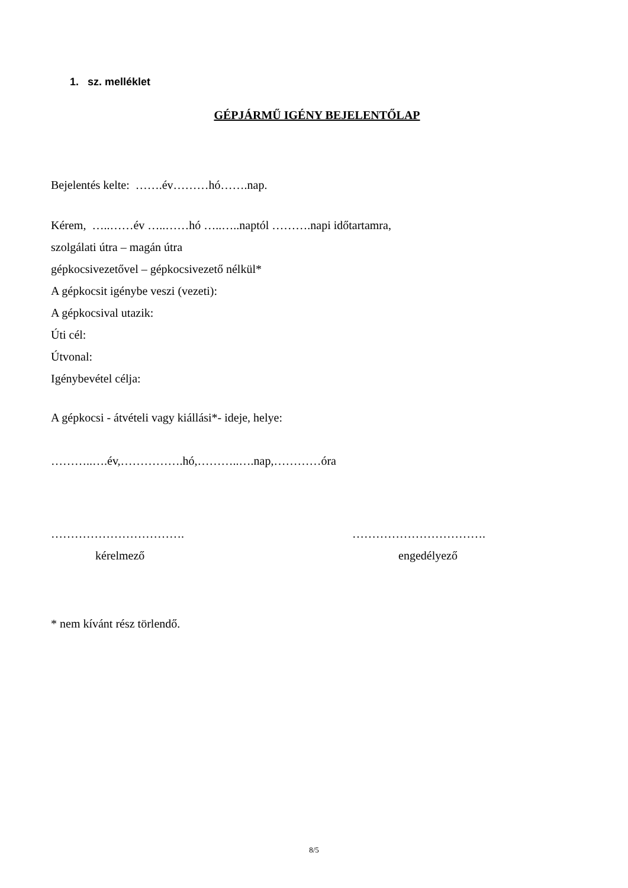1. sz. melléklet
GÉPJÁRMŰ IGÉNY BEJELENTŐLAP
Bejelentés kelte: …….év………hó…….nap.
Kérem, …..……év …..……hó …..…..naptól ……….napi időtartamra,
szolgálati útra – magán útra
gépkocsivezetővel – gépkocsivezető nélkül*
A gépkocsit igénybe veszi (vezeti):
A gépkocsival utazik:
Úti cél:
Útvonal:
Igénybevétel célja:
A gépkocsi - átvételi vagy kiállási*- ideje, helye:
………..….év,…………….hó,………..….nap,…………óra
…………………………….
kérelmező
…………………………….
engedélyező
* nem kívánt rész törlendő.
8/5